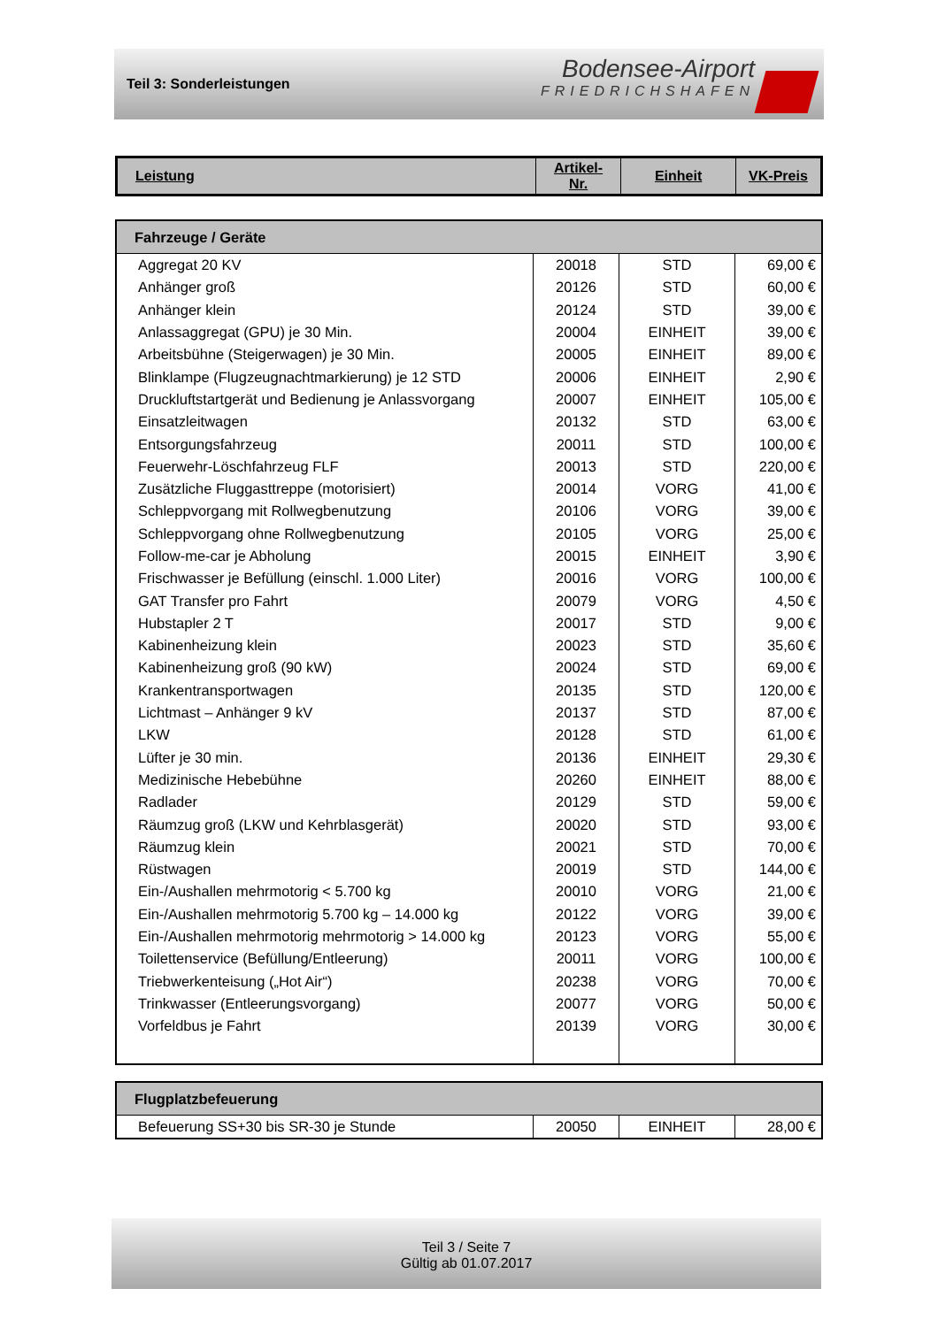Teil 3: Sonderleistungen
Bodensee-Airport
FRIEDRICHSHAFEN
| Leistung | Artikel- Nr. | Einheit | VK-Preis |
| --- | --- | --- | --- |
| Fahrzeuge / Geräte | | | |
| Aggregat 20 KV | 20018 | STD | 69,00 € |
| Anhänger groß | 20126 | STD | 60,00 € |
| Anhänger klein | 20124 | STD | 39,00 € |
| Anlassaggregat (GPU) je 30 Min. | 20004 | EINHEIT | 39,00 € |
| Arbeitsbühne (Steigerwagen) je 30 Min. | 20005 | EINHEIT | 89,00 € |
| Blinklampe (Flugzeugnachtmarkierung) je 12 STD | 20006 | EINHEIT | 2,90 € |
| Druckluftstartgerät und Bedienung je Anlassvorgang | 20007 | EINHEIT | 105,00 € |
| Einsatzleitwagen | 20132 | STD | 63,00 € |
| Entsorgungsfahrzeug | 20011 | STD | 100,00 € |
| Feuerwehr-Löschfahrzeug FLF | 20013 | STD | 220,00 € |
| Zusätzliche Fluggasttreppe (motorisiert) | 20014 | VORG | 41,00 € |
| Schleppvorgang mit Rollwegbenutzung | 20106 | VORG | 39,00 € |
| Schleppvorgang ohne Rollwegbenutzung | 20105 | VORG | 25,00 € |
| Follow-me-car je Abholung | 20015 | EINHEIT | 3,90 € |
| Frischwasser je Befüllung (einschl. 1.000 Liter) | 20016 | VORG | 100,00 € |
| GAT Transfer pro Fahrt | 20079 | VORG | 4,50 € |
| Hubstapler 2 T | 20017 | STD | 9,00 € |
| Kabinenheizung klein | 20023 | STD | 35,60 € |
| Kabinenheizung groß (90 kW) | 20024 | STD | 69,00 € |
| Krankentransportwagen | 20135 | STD | 120,00 € |
| Lichtmast – Anhänger 9 kV | 20137 | STD | 87,00 € |
| LKW | 20128 | STD | 61,00 € |
| Lüfter je 30 min. | 20136 | EINHEIT | 29,30 € |
| Medizinische Hebebühne | 20260 | EINHEIT | 88,00 € |
| Radlader | 20129 | STD | 59,00 € |
| Räumzug groß (LKW und Kehrblasgerät) | 20020 | STD | 93,00 € |
| Räumzug klein | 20021 | STD | 70,00 € |
| Rüstwagen | 20019 | STD | 144,00 € |
| Ein-/Aushallen mehrmotorig < 5.700 kg | 20010 | VORG | 21,00 € |
| Ein-/Aushallen mehrmotorig 5.700 kg – 14.000 kg | 20122 | VORG | 39,00 € |
| Ein-/Aushallen mehrmotorig mehrmotorig > 14.000 kg | 20123 | VORG | 55,00 € |
| Toilettenservice (Befüllung/Entleerung) | 20011 | VORG | 100,00 € |
| Triebwerkenteisung („Hot Air“) | 20238 | VORG | 70,00 € |
| Trinkwasser (Entleerungsvorgang) | 20077 | VORG | 50,00 € |
| Vorfeldbus je Fahrt | 20139 | VORG | 30,00 € |
| Flugplatzbefeuerung | | | |
| Befeuerung SS+30 bis SR-30 je Stunde | 20050 | EINHEIT | 28,00 € |
Teil 3 / Seite 7
Gültig ab 01.07.2017